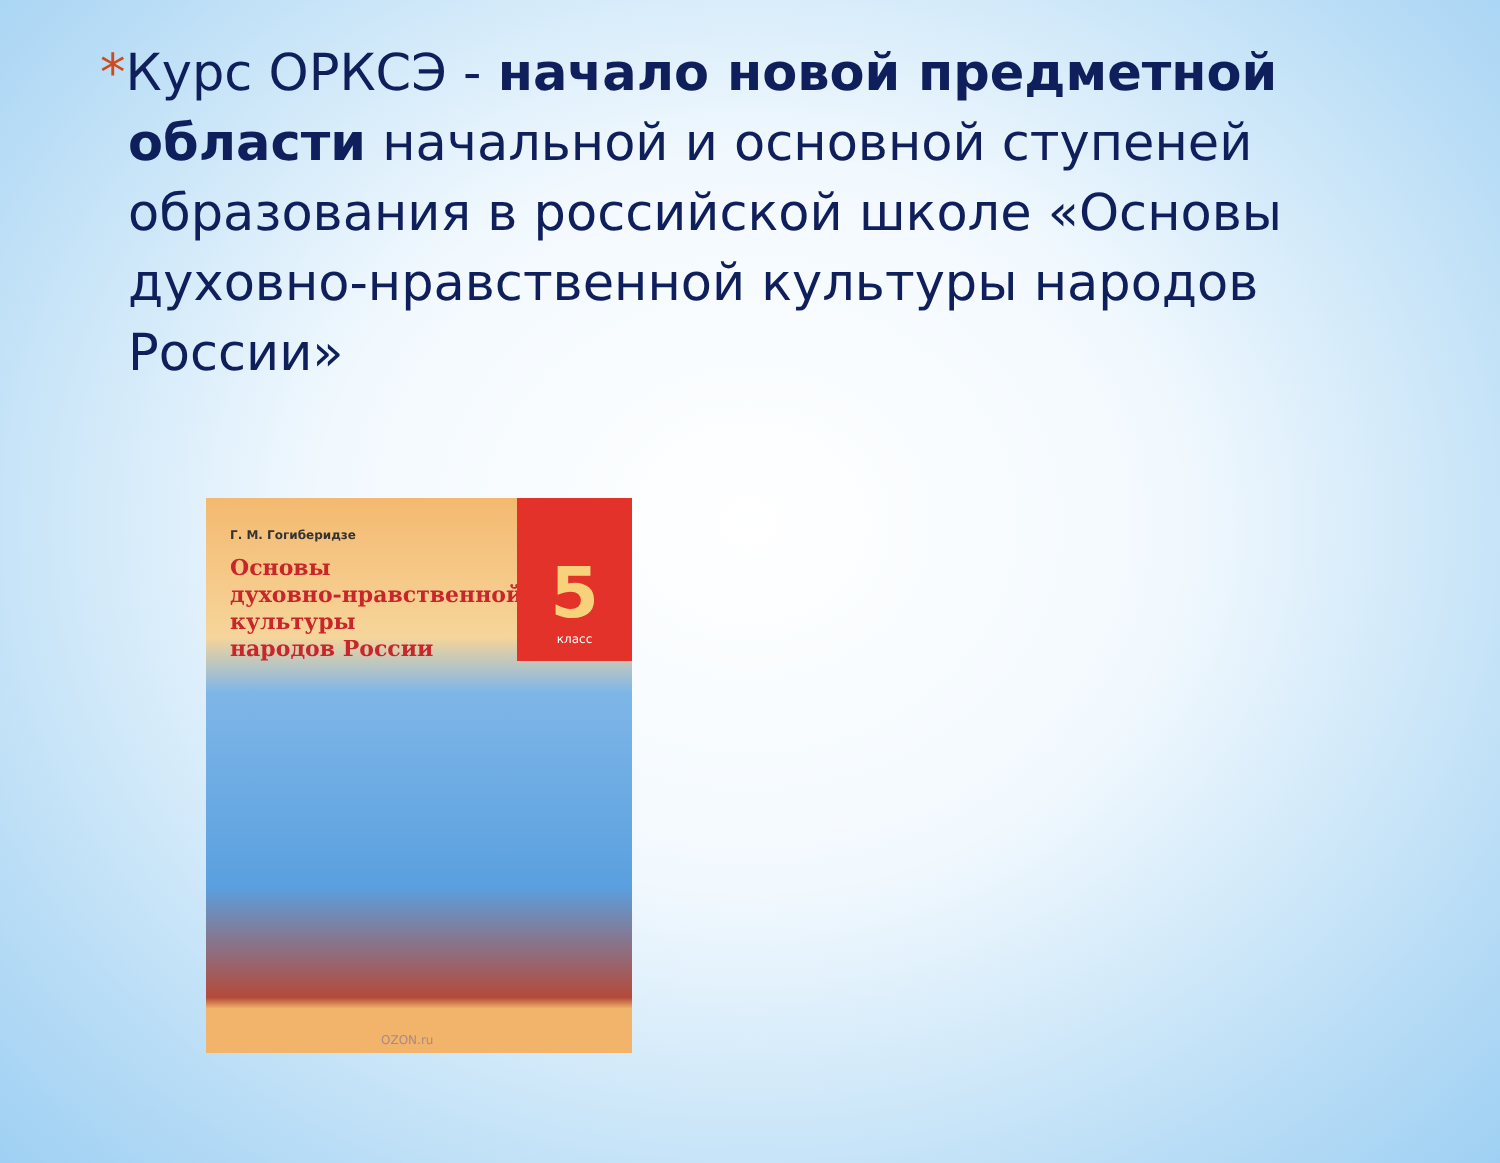*Курс ОРКСЭ - начало новой предметной области начальной и основной ступеней образования в российской школе «Основы духовно-нравственной культуры народов России»
5
класс
Г. М. Гогиберидзе
Основы
духовно-нравственной
культуры
народов России
OZON.ru